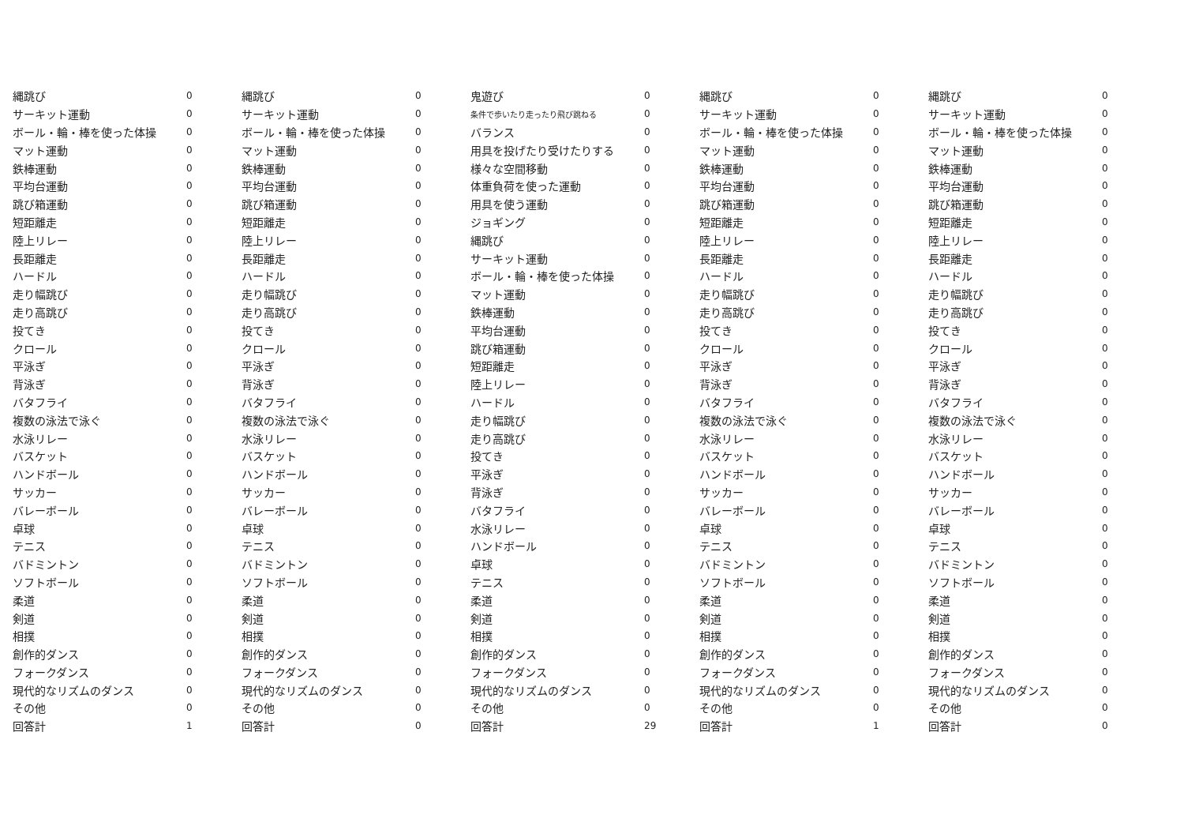| 縄跳び | 0 | 縄跳び | 0 | 鬼遊び | 0 | 縄跳び | 0 | 縄跳び | 0 |
| サーキット運動 | 0 | サーキット運動 | 0 | 条件で歩いたり走ったり飛び跳ねる | 0 | サーキット運動 | 0 | サーキット運動 | 0 |
| ボール・輪・棒を使った体操 | 0 | ボール・輪・棒を使った体操 | 0 | バランス | 0 | ボール・輪・棒を使った体操 | 0 | ボール・輪・棒を使った体操 | 0 |
| マット運動 | 0 | マット運動 | 0 | 用具を投げたり受けたりする | 0 | マット運動 | 0 | マット運動 | 0 |
| 鉄棒運動 | 0 | 鉄棒運動 | 0 | 様々な空間移動 | 0 | 鉄棒運動 | 0 | 鉄棒運動 | 0 |
| 平均台運動 | 0 | 平均台運動 | 0 | 体重負荷を使った運動 | 0 | 平均台運動 | 0 | 平均台運動 | 0 |
| 跳び箱運動 | 0 | 跳び箱運動 | 0 | 用具を使う運動 | 0 | 跳び箱運動 | 0 | 跳び箱運動 | 0 |
| 短距離走 | 0 | 短距離走 | 0 | ジョギング | 0 | 短距離走 | 0 | 短距離走 | 0 |
| 陸上リレー | 0 | 陸上リレー | 0 | 縄跳び | 0 | 陸上リレー | 0 | 陸上リレー | 0 |
| 長距離走 | 0 | 長距離走 | 0 | サーキット運動 | 0 | 長距離走 | 0 | 長距離走 | 0 |
| ハードル | 0 | ハードル | 0 | ボール・輪・棒を使った体操 | 0 | ハードル | 0 | ハードル | 0 |
| 走り幅跳び | 0 | 走り幅跳び | 0 | マット運動 | 0 | 走り幅跳び | 0 | 走り幅跳び | 0 |
| 走り高跳び | 0 | 走り高跳び | 0 | 鉄棒運動 | 0 | 走り高跳び | 0 | 走り高跳び | 0 |
| 投てき | 0 | 投てき | 0 | 平均台運動 | 0 | 投てき | 0 | 投てき | 0 |
| クロール | 0 | クロール | 0 | 跳び箱運動 | 0 | クロール | 0 | クロール | 0 |
| 平泳ぎ | 0 | 平泳ぎ | 0 | 短距離走 | 0 | 平泳ぎ | 0 | 平泳ぎ | 0 |
| 背泳ぎ | 0 | 背泳ぎ | 0 | 陸上リレー | 0 | 背泳ぎ | 0 | 背泳ぎ | 0 |
| バタフライ | 0 | バタフライ | 0 | ハードル | 0 | バタフライ | 0 | バタフライ | 0 |
| 複数の泳法で泳ぐ | 0 | 複数の泳法で泳ぐ | 0 | 走り幅跳び | 0 | 複数の泳法で泳ぐ | 0 | 複数の泳法で泳ぐ | 0 |
| 水泳リレー | 0 | 水泳リレー | 0 | 走り高跳び | 0 | 水泳リレー | 0 | 水泳リレー | 0 |
| バスケット | 0 | バスケット | 0 | 投てき | 0 | バスケット | 0 | バスケット | 0 |
| ハンドボール | 0 | ハンドボール | 0 | 平泳ぎ | 0 | ハンドボール | 0 | ハンドボール | 0 |
| サッカー | 0 | サッカー | 0 | 背泳ぎ | 0 | サッカー | 0 | サッカー | 0 |
| バレーボール | 0 | バレーボール | 0 | バタフライ | 0 | バレーボール | 0 | バレーボール | 0 |
| 卓球 | 0 | 卓球 | 0 | 水泳リレー | 0 | 卓球 | 0 | 卓球 | 0 |
| テニス | 0 | テニス | 0 | ハンドボール | 0 | テニス | 0 | テニス | 0 |
| バドミントン | 0 | バドミントン | 0 | 卓球 | 0 | バドミントン | 0 | バドミントン | 0 |
| ソフトボール | 0 | ソフトボール | 0 | テニス | 0 | ソフトボール | 0 | ソフトボール | 0 |
| 柔道 | 0 | 柔道 | 0 | 柔道 | 0 | 柔道 | 0 | 柔道 | 0 |
| 剣道 | 0 | 剣道 | 0 | 剣道 | 0 | 剣道 | 0 | 剣道 | 0 |
| 相撲 | 0 | 相撲 | 0 | 相撲 | 0 | 相撲 | 0 | 相撲 | 0 |
| 創作的ダンス | 0 | 創作的ダンス | 0 | 創作的ダンス | 0 | 創作的ダンス | 0 | 創作的ダンス | 0 |
| フォークダンス | 0 | フォークダンス | 0 | フォークダンス | 0 | フォークダンス | 0 | フォークダンス | 0 |
| 現代的なリズムのダンス | 0 | 現代的なリズムのダンス | 0 | 現代的なリズムのダンス | 0 | 現代的なリズムのダンス | 0 | 現代的なリズムのダンス | 0 |
| その他 | 0 | その他 | 0 | その他 | 0 | その他 | 0 | その他 | 0 |
| 回答計 | 1 | 回答計 | 0 | 回答計 | 29 | 回答計 | 1 | 回答計 | 0 |